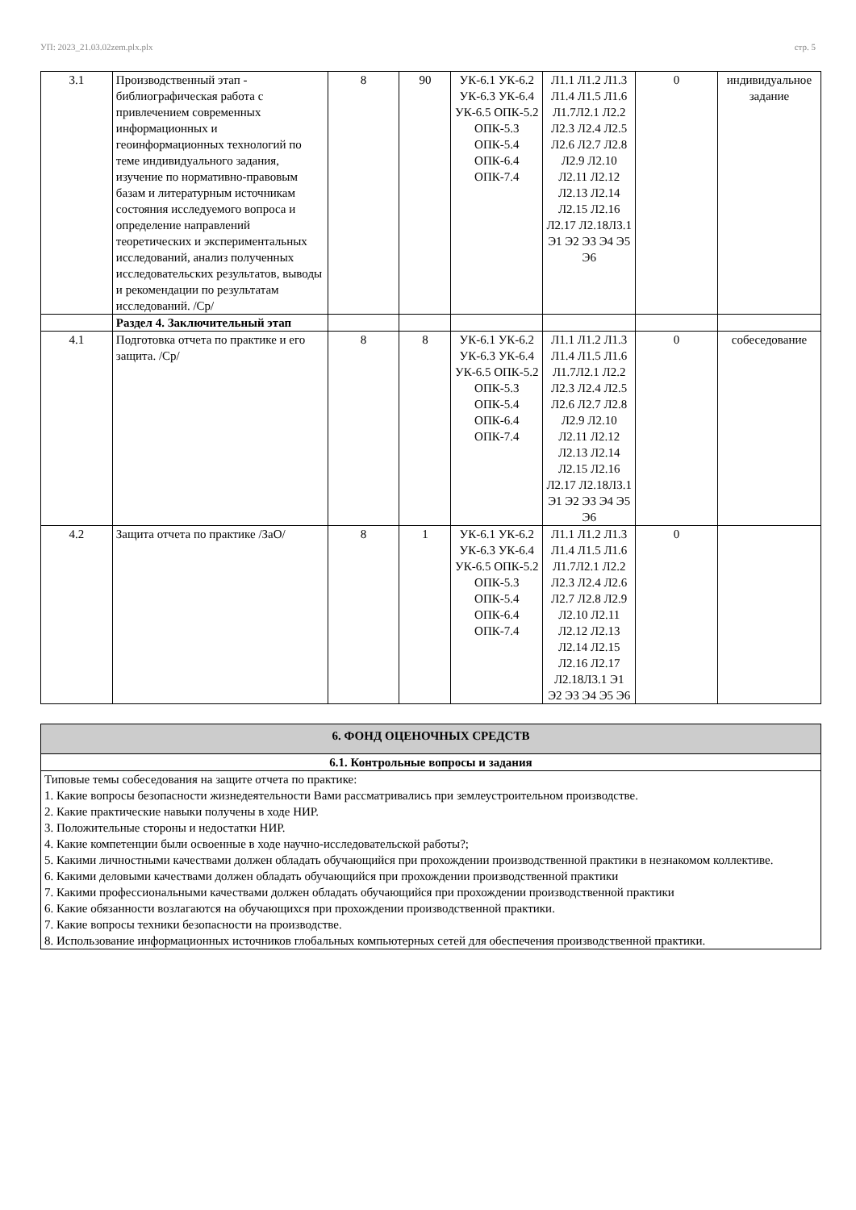УП: 2023_21.03.02zem.plx.plx стр. 5
| 3.1 | Производственный этап - библиографическая работа с привлечением современных информационных и геоинформационных технологий по теме индивидуального задания, изучение по нормативно-правовым базам и литературным источникам состояния исследуемого вопроса и определение направлений теоретических и экспериментальных исследований, анализ полученных исследовательских результатов, выводы и рекомендации по результатам исследований. /Ср/ | 8 | 90 | УК-6.1 УК-6.2 УК-6.3 УК-6.4 УК-6.5 ОПК-5.2 ОПК-5.3 ОПК-5.4 ОПК-6.4 ОПК-7.4 | Л1.1 Л1.2 Л1.3 Л1.4 Л1.5 Л1.6 Л1.7Л2.1 Л2.2 Л2.3 Л2.4 Л2.5 Л2.6 Л2.7 Л2.8 Л2.9 Л2.10 Л2.11 Л2.12 Л2.13 Л2.14 Л2.15 Л2.16 Л2.17 Л2.18Л3.1 Э1 Э2 Э3 Э4 Э5 Э6 | 0 | индивидуальное задание |
| | Раздел 4. Заключительный этап | | | | | | |
| 4.1 | Подготовка отчета по практике и его защита. /Ср/ | 8 | 8 | УК-6.1 УК-6.2 УК-6.3 УК-6.4 УК-6.5 ОПК-5.2 ОПК-5.3 ОПК-5.4 ОПК-6.4 ОПК-7.4 | Л1.1 Л1.2 Л1.3 Л1.4 Л1.5 Л1.6 Л1.7Л2.1 Л2.2 Л2.3 Л2.4 Л2.5 Л2.6 Л2.7 Л2.8 Л2.9 Л2.10 Л2.11 Л2.12 Л2.13 Л2.14 Л2.15 Л2.16 Л2.17 Л2.18Л3.1 Э1 Э2 Э3 Э4 Э5 Э6 | 0 | собеседование |
| 4.2 | Защита отчета по практике /ЗаО/ | 8 | 1 | УК-6.1 УК-6.2 УК-6.3 УК-6.4 УК-6.5 ОПК-5.2 ОПК-5.3 ОПК-5.4 ОПК-6.4 ОПК-7.4 | Л1.1 Л1.2 Л1.3 Л1.4 Л1.5 Л1.6 Л1.7Л2.1 Л2.2 Л2.3 Л2.4 Л2.6 Л2.7 Л2.8 Л2.9 Л2.10 Л2.11 Л2.12 Л2.13 Л2.14 Л2.15 Л2.16 Л2.17 Л2.18Л3.1 Э1 Э2 Э3 Э4 Э5 Э6 | 0 | |
| 6. ФОНД ОЦЕНОЧНЫХ СРЕДСТВ |
| 6.1. Контрольные вопросы и задания |
| Типовые темы собеседования на защите отчета по практике: 1. Какие вопросы безопасности жизнедеятельности Вами рассматривались при землеустроительном производстве. 2. Какие практические навыки получены в ходе НИР. 3. Положительные стороны и недостатки НИР. 4. Какие компетенции были освоенные в ходе научно-исследовательской работы?; 5. Какими личностными качествами должен обладать обучающийся при прохождении производственной практики в незнакомом коллективе. 6. Какими деловыми качествами должен обладать обучающийся при прохождении производственной практики 7. Какими профессиональными качествами должен обладать обучающийся при прохождении производственной практики 6. Какие обязанности возлагаются на обучающихся при прохождении производственной практики. 7. Какие вопросы техники безопасности на производстве. 8. Использование информационных источников глобальных компьютерных сетей для обеспечения производственной практики. |